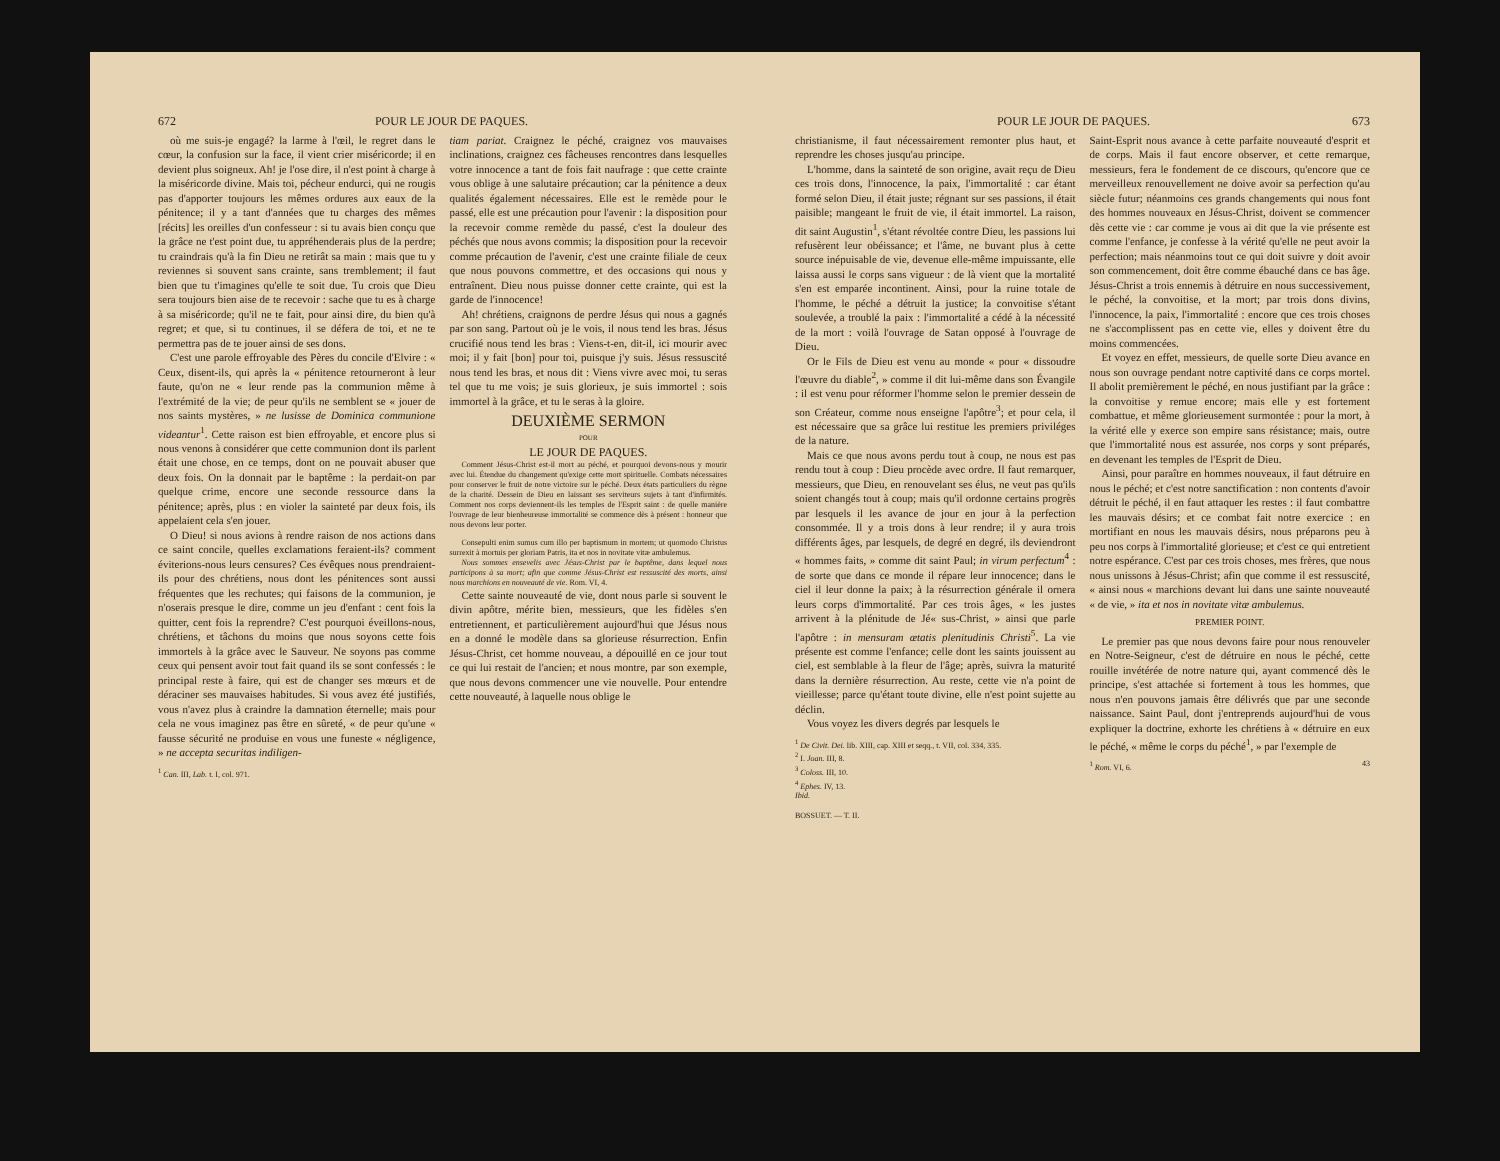672 POUR LE JOUR DE PAQUES.
où me suis-je engagé? la larme à l'œil, le regret dans le cœur, la confusion sur la face, il vient crier miséricorde; il en devient plus soigneux. Ah! je l'ose dire, il n'est point à charge à la miséricorde divine. Mais toi, pécheur endurci, qui ne rougis pas d'apporter toujours les mêmes ordures aux eaux de la pénitence; il y a tant d'années que tu charges des mêmes [récits] les oreilles d'un confesseur : si tu avais bien conçu que la grâce ne t'est point due, tu appréhenderais plus de la perdre; tu craindrais qu'à la fin Dieu ne retirât sa main : mais que tu y reviennes si souvent sans crainte, sans tremblement; il faut bien que tu t'imagines qu'elle te soit due. Tu crois que Dieu sera toujours bien aise de te recevoir : sache que tu es à charge à sa miséricorde; qu'il ne te fait, pour ainsi dire, du bien qu'à regret; et que, si tu continues, il se défera de toi, et ne te permettra pas de te jouer ainsi de ses dons.
C'est une parole effroyable des Pères du concile d'Elvire : « Ceux, disent-ils, qui après la « pénitence retourneront à leur faute, qu'on ne « leur rende pas la communion même à l'extrémité de la vie; de peur qu'ils ne semblent se « jouer de nos saints mystères, » ne lusisse de Dominica communione videantur<sup>1</sup>. Cette raison est bien effroyable, et encore plus si nous venons à considérer que cette communion dont ils parlent était une chose, en ce temps, dont on ne pouvait abuser que deux fois. On la donnait par le baptême : la perdait-on par quelque crime, encore une seconde ressource dans la pénitence; après, plus : en violer la sainteté par deux fois, ils appelaient cela s'en jouer.
O Dieu! si nous avions à rendre raison de nos actions dans ce saint concile, quelles exclamations feraient-ils? comment éviterions-nous leurs censures? Ces évêques nous prendraient-ils pour des chrétiens, nous dont les pénitences sont aussi fréquentes que les rechutes; qui faisons de la communion, je n'oserais presque le dire, comme un jeu d'enfant : cent fois la quitter, cent fois la reprendre? C'est pourquoi éveillons-nous, chrétiens, et tâchons du moins que nous soyons cette fois immortels à la grâce avec le Sauveur. Ne soyons pas comme ceux qui pensent avoir tout fait quand ils se sont confessés : le principal reste à faire, qui est de changer ses mœurs et de déraciner ses mauvaises habitudes. Si vous avez été justifiés, vous n'avez plus à craindre la damnation éternelle; mais pour cela ne vous imaginez pas être en sûreté, « de peur qu'une « fausse sécurité ne produise en vous une funeste « négligence, » ne accepta securitas indiligen-
<sup>1</sup> Can. III, Lab. t. I, col. 971.
tiam pariat. Craignez le péché, craignez vos mauvaises inclinations, craignez ces fâcheuses rencontres dans lesquelles votre innocence a tant de fois fait naufrage : que cette crainte vous oblige à une salutaire précaution; car la pénitence a deux qualités également nécessaires. Elle est le remède pour le passé, elle est une précaution pour l'avenir : la disposition pour la recevoir comme remède du passé, c'est la douleur des péchés que nous avons commis; la disposition pour la recevoir comme précaution de l'avenir, c'est une crainte filiale de ceux que nous pouvons commettre, et des occasions qui nous y entraînent. Dieu nous puisse donner cette crainte, qui est la garde de l'innocence!
Ah! chrétiens, craignons de perdre Jésus qui nous a gagnés par son sang. Partout où je le vois, il nous tend les bras. Jésus crucifié nous tend les bras : Viens-t-en, dit-il, ici mourir avec moi; il y fait [bon] pour toi, puisque j'y suis. Jésus ressuscité nous tend les bras, et nous dit : Viens vivre avec moi, tu seras tel que tu me vois; je suis glorieux, je suis immortel : sois immortel à la grâce, et tu le seras à la gloire.
DEUXIÈME SERMON
POUR
LE JOUR DE PAQUES.
Comment Jésus-Christ est-il mort au péché, et pourquoi devons-nous y mourir avec lui. Étendue du changement qu'exige cette mort spirituelle. Combats nécessaires pour conserver le fruit de notre victoire sur le péché. Deux états particuliers du règne de la charité. Dessein de Dieu en laissant ses serviteurs sujets à tant d'infirmités. Comment nos corps deviennent-ils les temples de l'Esprit saint : de quelle manière l'ouvrage de leur bienheureuse immortalité se commence dès à présent : honneur que nous devons leur porter.
Consepulti enim sumus cum illo per baptismum in mortem; ut quomodo Christus surrexit à mortuis per gloriam Patris, ita et nos in novitate vitæ ambulemus.
Nous sommes ensevelis avec Jésus-Christ par le baptême, dans lequel nous participons à sa mort; afin que comme Jésus-Christ est ressuscité des morts, ainsi nous marchions en nouveauté de vie. Rom. VI, 4.
Cette sainte nouveauté de vie, dont nous parle si souvent le divin apôtre, mérite bien, messieurs, que les fidèles s'en entretiennent, et particulièrement aujourd'hui que Jésus nous en a donné le modèle dans sa glorieuse résurrection. Enfin Jésus-Christ, cet homme nouveau, a dépouillé en ce jour tout ce qui lui restait de l'ancien; et nous montre, par son exemple, que nous devons commencer une vie nouvelle. Pour entendre cette nouveauté, à laquelle nous oblige le
POUR LE JOUR DE PAQUES. 673
christianisme, il faut nécessairement remonter plus haut, et reprendre les choses jusqu'au principe.
L'homme, dans la sainteté de son origine, avait reçu de Dieu ces trois dons, l'innocence, la paix, l'immortalité : car étant formé selon Dieu, il était juste; régnant sur ses passions, il était paisible; mangeant le fruit de vie, il était immortel. La raison, dit saint Augustin<sup>1</sup>, s'étant révoltée contre Dieu, les passions lui refusèrent leur obéissance; et l'âme, ne buvant plus à cette source inépuisable de vie, devenue elle-même impuissante, elle laissa aussi le corps sans vigueur : de là vient que la mortalité s'en est emparée incontinent. Ainsi, pour la ruine totale de l'homme, le péché a détruit la justice; la convoitise s'étant soulevée, a troublé la paix : l'immortalité a cédé à la nécessité de la mort : voilà l'ouvrage de Satan opposé à l'ouvrage de Dieu.
Or le Fils de Dieu est venu au monde « pour « dissoudre l'œuvre du diable<sup>2</sup>, » comme il dit lui-même dans son Évangile : il est venu pour réformer l'homme selon le premier dessein de son Créateur, comme nous enseigne l'apôtre<sup>3</sup>; et pour cela, il est nécessaire que sa grâce lui restitue les premiers priviléges de la nature.
Mais ce que nous avons perdu tout à coup, ne nous est pas rendu tout à coup : Dieu procède avec ordre. Il faut remarquer, messieurs, que Dieu, en renouvelant ses élus, ne veut pas qu'ils soient changés tout à coup; mais qu'il ordonne certains progrès par lesquels il les avance de jour en jour à la perfection consommée. Il y a trois dons à leur rendre; il y aura trois différents âges, par lesquels, de degré en degré, ils deviendront « hommes faits, » comme dit saint Paul; in virum perfectum<sup>4</sup> : de sorte que dans ce monde il répare leur innocence; dans le ciel il leur donne la paix; à la résurrection générale il ornera leurs corps d'immortalité. Par ces trois âges, « les justes arrivent à la plénitude de Jé« sus-Christ, » ainsi que parle l'apôtre : in mensuram ætatis plenitudinis Christi<sup>5</sup>. La vie présente est comme l'enfance; celle dont les saints jouissent au ciel, est semblable à la fleur de l'âge; après, suivra la maturité dans la dernière résurrection. Au reste, cette vie n'a point de vieillesse; parce qu'étant toute divine, elle n'est point sujette au déclin.
Vous voyez les divers degrés par lesquels le
<sup>1</sup> De Civit. Dei. lib. XIII, cap. XIII et seqq., t. VII, col. 334, 335.
<sup>2</sup> I. Joan. III, 8.
<sup>3</sup> Coloss. III, 10.
<sup>4</sup> Ephes. IV, 13.
Ibid.
BOSSUET. — T. II.
Saint-Esprit nous avance à cette parfaite nouveauté d'esprit et de corps. Mais il faut encore observer, et cette remarque, messieurs, fera le fondement de ce discours, qu'encore que ce merveilleux renouvellement ne doive avoir sa perfection qu'au siècle futur; néanmoins ces grands changements qui nous font des hommes nouveaux en Jésus-Christ, doivent se commencer dès cette vie : car comme je vous ai dit que la vie présente est comme l'enfance, je confesse à la vérité qu'elle ne peut avoir la perfection; mais néanmoins tout ce qui doit suivre y doit avoir son commencement, doit être comme ébauché dans ce bas âge. Jésus-Christ a trois ennemis à détruire en nous successivement, le péché, la convoitise, et la mort; par trois dons divins, l'innocence, la paix, l'immortalité : encore que ces trois choses ne s'accomplissent pas en cette vie, elles y doivent être du moins commencées.
Et voyez en effet, messieurs, de quelle sorte Dieu avance en nous son ouvrage pendant notre captivité dans ce corps mortel. Il abolit premièrement le péché, en nous justifiant par la grâce : la convoitise y remue encore; mais elle y est fortement combattue, et même glorieusement surmontée : pour la mort, à la vérité elle y exerce son empire sans résistance; mais, outre que l'immortalité nous est assurée, nos corps y sont préparés, en devenant les temples de l'Esprit de Dieu.
Ainsi, pour paraître en hommes nouveaux, il faut détruire en nous le péché; et c'est notre sanctification : non contents d'avoir détruit le péché, il en faut attaquer les restes : il faut combattre les mauvais désirs; et ce combat fait notre exercice : en mortifiant en nous les mauvais désirs, nous préparons peu à peu nos corps à l'immortalité glorieuse; et c'est ce qui entretient notre espérance. C'est par ces trois choses, mes frères, que nous nous unissons à Jésus-Christ; afin que comme il est ressuscité, « ainsi nous « marchions devant lui dans une sainte nouveauté « de vie, » ita et nos in novitate vitæ ambulemus.
PREMIER POINT.
Le premier pas que nous devons faire pour nous renouveler en Notre-Seigneur, c'est de détruire en nous le péché, cette rouille invétérée de notre nature qui, ayant commencé dès le principe, s'est attachée si fortement à tous les hommes, que nous n'en pouvons jamais être délivrés que par une seconde naissance. Saint Paul, dont j'entreprends aujourd'hui de vous expliquer la doctrine, exhorte les chrétiens à « détruire en eux le péché, « même le corps du péché<sup>1</sup>, » par l'exemple de
<sup>1</sup> Rom. VI, 6. 43